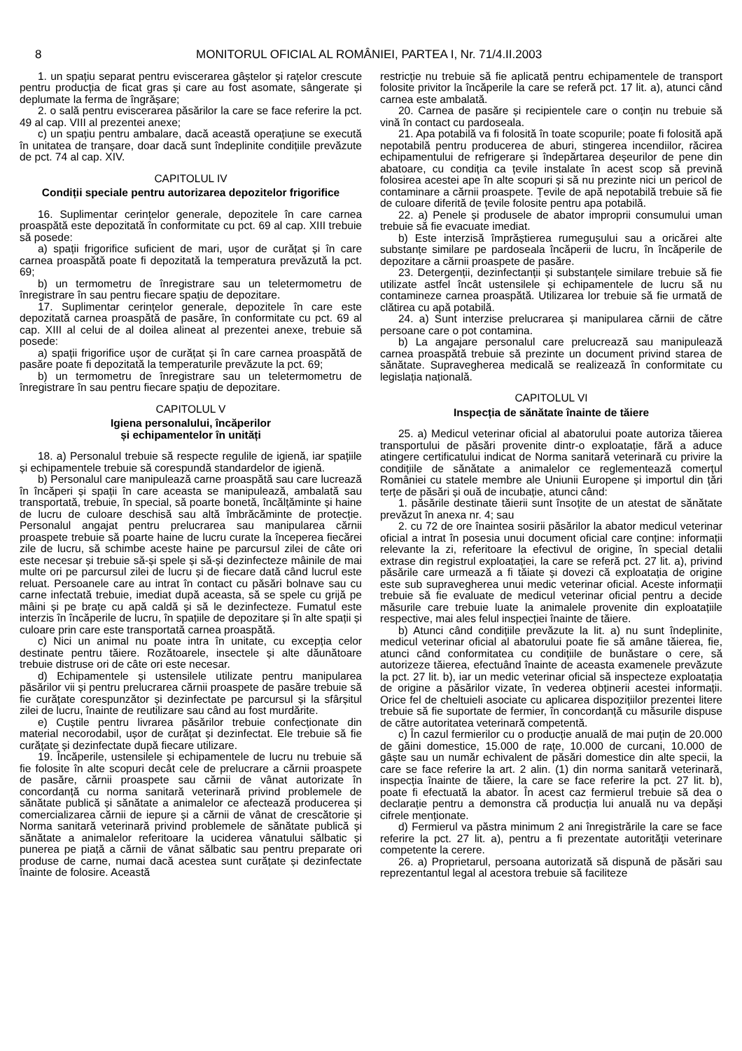8 MONITORUL OFICIAL AL ROMÂNIEI, PARTEA I, Nr. 71/4.II.2003
1. un spațiu separat pentru eviscerarea gâștelor și rațelor crescute pentru producția de ficat gras și care au fost asomate, sângerate și deplumate la ferma de îngrășare;
2. o sală pentru eviscerarea păsărilor la care se face referire la pct. 49 al cap. VIII al prezentei anexe;
c) un spațiu pentru ambalare, dacă această operațiune se execută în unitatea de tranșare, doar dacă sunt îndeplinite condițiile prevăzute de pct. 74 al cap. XIV.
CAPITOLUL IV
Condiții speciale pentru autorizarea depozitelor frigorifice
16. Suplimentar cerințelor generale, depozitele în care carnea proaspătă este depozitată în conformitate cu pct. 69 al cap. XIII trebuie să posede:
a) spații frigorifice suficient de mari, ușor de curățat și în care carnea proaspătă poate fi depozitată la temperatura prevăzută la pct. 69;
b) un termometru de înregistrare sau un teletermometru de înregistrare în sau pentru fiecare spațiu de depozitare.
17. Suplimentar cerințelor generale, depozitele în care este depozitată carnea proaspătă de pasăre, în conformitate cu pct. 69 al cap. XIII al celui de al doilea alineat al prezentei anexe, trebuie să posede:
a) spații frigorifice ușor de curățat și în care carnea proaspătă de pasăre poate fi depozitată la temperaturile prevăzute la pct. 69;
b) un termometru de înregistrare sau un teletermometru de înregistrare în sau pentru fiecare spațiu de depozitare.
CAPITOLUL V
Igiena personalului, încăperilor
și echipamentelor în unități
18. a) Personalul trebuie să respecte regulile de igienă, iar spațiile și echipamentele trebuie să corespundă standardelor de igienă.
b) Personalul care manipulează carne proaspătă sau care lucrează în încăperi și spații în care aceasta se manipulează, ambalată sau transportată, trebuie, în special, să poarte bonetă, încălțăminte și haine de lucru de culoare deschisă sau altă îmbrăcăminte de protecție. Personalul angajat pentru prelucrarea sau manipularea cărnii proaspete trebuie să poarte haine de lucru curate la începerea fiecărei zile de lucru, să schimbe aceste haine pe parcursul zilei de câte ori este necesar și trebuie să-și spele și să-și dezinfecteze mâinile de mai multe ori pe parcursul zilei de lucru și de fiecare dată când lucrul este reluat. Persoanele care au intrat în contact cu păsări bolnave sau cu carne infectată trebuie, imediat după aceasta, să se spele cu grijă pe mâini și pe brațe cu apă caldă și să le dezinfecteze. Fumatul este interzis în încăperile de lucru, în spațiile de depozitare și în alte spații și culoare prin care este transportată carnea proaspătă.
c) Nici un animal nu poate intra în unitate, cu excepția celor destinate pentru tăiere. Rozătoarele, insectele și alte dăunătoare trebuie distruse ori de câte ori este necesar.
d) Echipamentele și ustensilele utilizate pentru manipularea păsărilor vii și pentru prelucrarea cărnii proaspete de pasăre trebuie să fie curățate corespunzător și dezinfectate pe parcursul și la sfârșitul zilei de lucru, înainte de reutilizare sau când au fost murdărite.
e) Cuștile pentru livrarea păsărilor trebuie confecționate din material necorodabil, ușor de curățat și dezinfectat. Ele trebuie să fie curățate și dezinfectate după fiecare utilizare.
19. Încăperile, ustensilele și echipamentele de lucru nu trebuie să fie folosite în alte scopuri decât cele de prelucrare a cărnii proaspete de pasăre, cărnii proaspete sau cărnii de vânat autorizate în concordanță cu norma sanitară veterinară privind problemele de sănătate publică și sănătate a animalelor ce afectează producerea și comercializarea cărnii de iepure și a cărnii de vânat de crescătorie și Norma sanitară veterinară privind problemele de sănătate publică și sănătate a animalelor referitoare la uciderea vânatului sălbatic și punerea pe piață a cărnii de vânat sălbatic sau pentru preparate ori produse de carne, numai dacă acestea sunt curățate și dezinfectate înainte de folosire. Această
restricție nu trebuie să fie aplicată pentru echipamentele de transport folosite privitor la încăperile la care se referă pct. 17 lit. a), atunci când carnea este ambalată.
20. Carnea de pasăre și recipientele care o conțin nu trebuie să vină în contact cu pardoseala.
21. Apa potabilă va fi folosită în toate scopurile; poate fi folosită apă nepotabilă pentru producerea de aburi, stingerea incendiilor, răcirea echipamentului de refrigerare și îndepărtarea deșeurilor de pene din abatoare, cu condiția ca țevile instalate în acest scop să prevină folosirea acestei ape în alte scopuri și să nu prezinte nici un pericol de contaminare a cărnii proaspete. Țevile de apă nepotabilă trebuie să fie de culoare diferită de țevile folosite pentru apa potabilă.
22. a) Penele și produsele de abator improprii consumului uman trebuie să fie evacuate imediat.
b) Este interzisă împrăștierea rumegușului sau a oricărei alte substanțe similare pe pardoseala încăperii de lucru, în încăperile de depozitare a cărnii proaspete de pasăre.
23. Detergenții, dezinfectanții și substanțele similare trebuie să fie utilizate astfel încât ustensilele și echipamentele de lucru să nu contamineze carnea proaspătă. Utilizarea lor trebuie să fie urmată de clătirea cu apă potabilă.
24. a) Sunt interzise prelucrarea și manipularea cărnii de către persoane care o pot contamina.
b) La angajare personalul care prelucrează sau manipulează carnea proaspătă trebuie să prezinte un document privind starea de sănătate. Supravegherea medicală se realizează în conformitate cu legislația națională.
CAPITOLUL VI
Inspecția de sănătate înainte de tăiere
25. a) Medicul veterinar oficial al abatorului poate autoriza tăierea transportului de păsări provenite dintr-o exploatație, fără a aduce atingere certificatului indicat de Norma sanitară veterinară cu privire la condițiile de sănătate a animalelor ce reglementează comerțul României cu statele membre ale Uniunii Europene și importul din țări terțe de păsări și ouă de incubație, atunci când:
1. păsările destinate tăierii sunt însoțite de un atestat de sănătate prevăzut în anexa nr. 4; sau
2. cu 72 de ore înaintea sosirii păsărilor la abator medicul veterinar oficial a intrat în posesia unui document oficial care conține: informații relevante la zi, referitoare la efectivul de origine, în special detalii extrase din registrul exploatației, la care se referă pct. 27 lit. a), privind păsările care urmează a fi tăiate și dovezi că exploatația de origine este sub supravegherea unui medic veterinar oficial. Aceste informații trebuie să fie evaluate de medicul veterinar oficial pentru a decide măsurile care trebuie luate la animalele provenite din exploatațiile respective, mai ales felul inspecției înainte de tăiere.
b) Atunci când condițiile prevăzute la lit. a) nu sunt îndeplinite, medicul veterinar oficial al abatorului poate fie să amâne tăierea, fie, atunci când conformitatea cu condițiile de bunăstare o cere, să autorizeze tăierea, efectuând înainte de aceasta examenele prevăzute la pct. 27 lit. b), iar un medic veterinar oficial să inspecteze exploatația de origine a păsărilor vizate, în vederea obținerii acestei informații. Orice fel de cheltuieli asociate cu aplicarea dispozițiilor prezentei litere trebuie să fie suportate de fermier, în concordanță cu măsurile dispuse de către autoritatea veterinară competentă.
c) În cazul fermierilor cu o producție anuală de mai puțin de 20.000 de găini domestice, 15.000 de rațe, 10.000 de curcani, 10.000 de gâște sau un număr echivalent de păsări domestice din alte specii, la care se face referire la art. 2 alin. (1) din norma sanitară veterinară, inspecția înainte de tăiere, la care se face referire la pct. 27 lit. b), poate fi efectuată la abator. În acest caz fermierul trebuie să dea o declarație pentru a demonstra că producția lui anuală nu va depăși cifrele menționate.
d) Fermierul va păstra minimum 2 ani înregistrările la care se face referire la pct. 27 lit. a), pentru a fi prezentate autorităţii veterinare competente la cerere.
26. a) Proprietarul, persoana autorizată să dispună de păsări sau reprezentantul legal al acestora trebuie să faciliteze